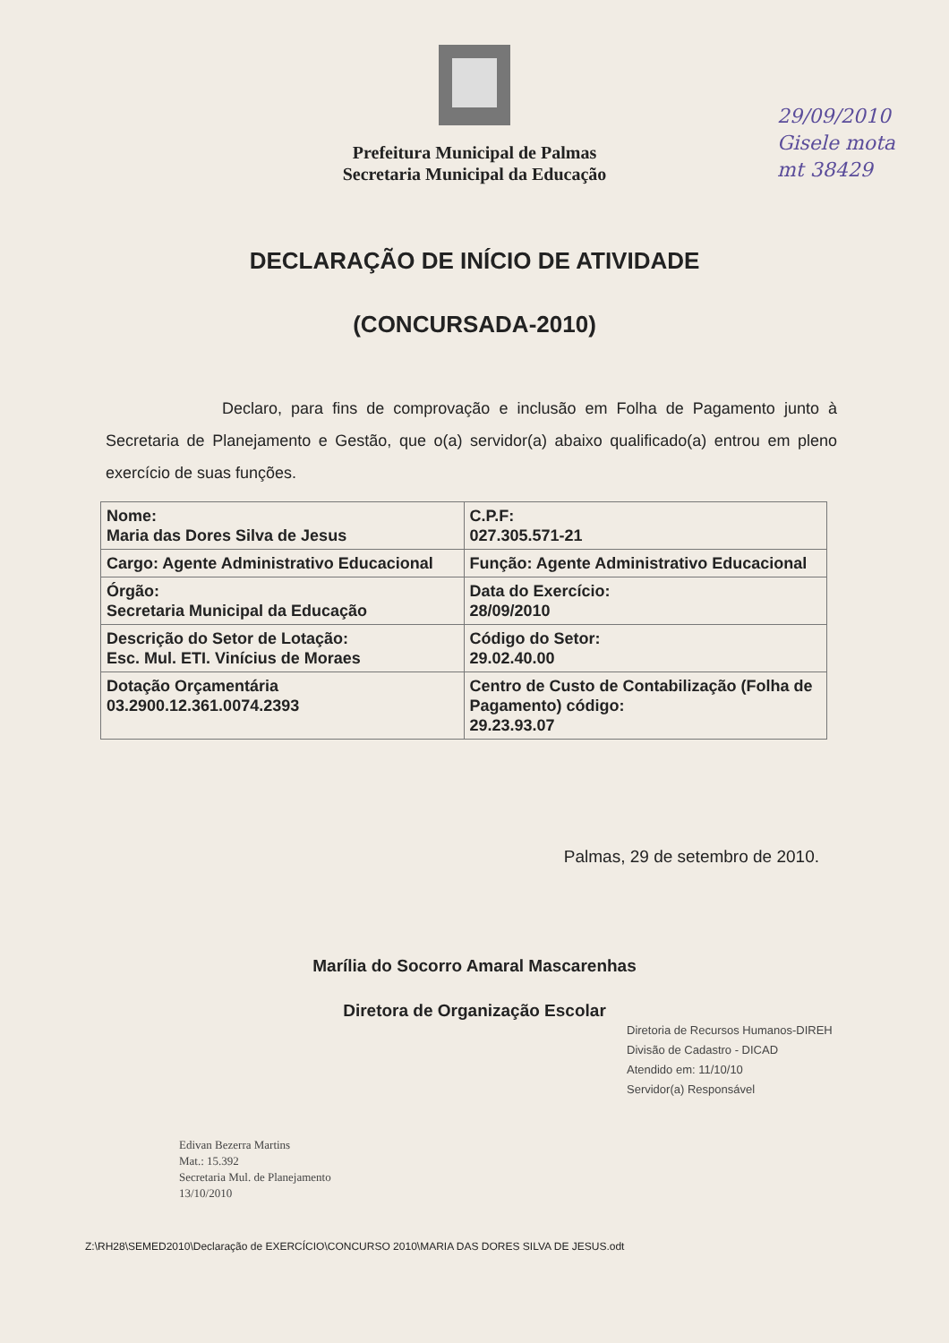Prefeitura Municipal de Palmas
Secretaria Municipal da Educação
29/09/2010
Gisele mota
mt 38429
DECLARAÇÃO DE INÍCIO DE ATIVIDADE
(CONCURSADA-2010)
Declaro, para fins de comprovação e inclusão em Folha de Pagamento junto à Secretaria de Planejamento e Gestão, que o(a) servidor(a) abaixo qualificado(a) entrou em pleno exercício de suas funções.
| Nome: Maria das Dores Silva de Jesus | C.P.F: 027.305.571-21 |
| Cargo: Agente Administrativo Educacional | Função: Agente Administrativo Educacional |
| Órgão: Secretaria Municipal da Educação | Data do Exercício: 28/09/2010 |
| Descrição do Setor de Lotação: Esc. Mul. ETI. Vinícius de Moraes | Código do Setor: 29.02.40.00 |
| Dotação Orçamentária 03.2900.12.361.0074.2393 | Centro de Custo de Contabilização (Folha de Pagamento) código: 29.23.93.07 |
Palmas, 29 de setembro de 2010.
Marília do Socorro Amaral Mascarenhas
Diretora de Organização Escolar
Diretoria de Recursos Humanos-DIREH
Divisão de Cadastro - DICAD
Atendido em: 11/10/10
Servidor(a) Responsável
Edivan Bezerra Martins
Mat.: 15.392
Secretaria Mul. de Planejamento
13/10/2010
Z:\RH28\SEMED2010\Declaração de EXERCÍCIO\CONCURSO 2010\MARIA DAS DORES SILVA DE JESUS.odt